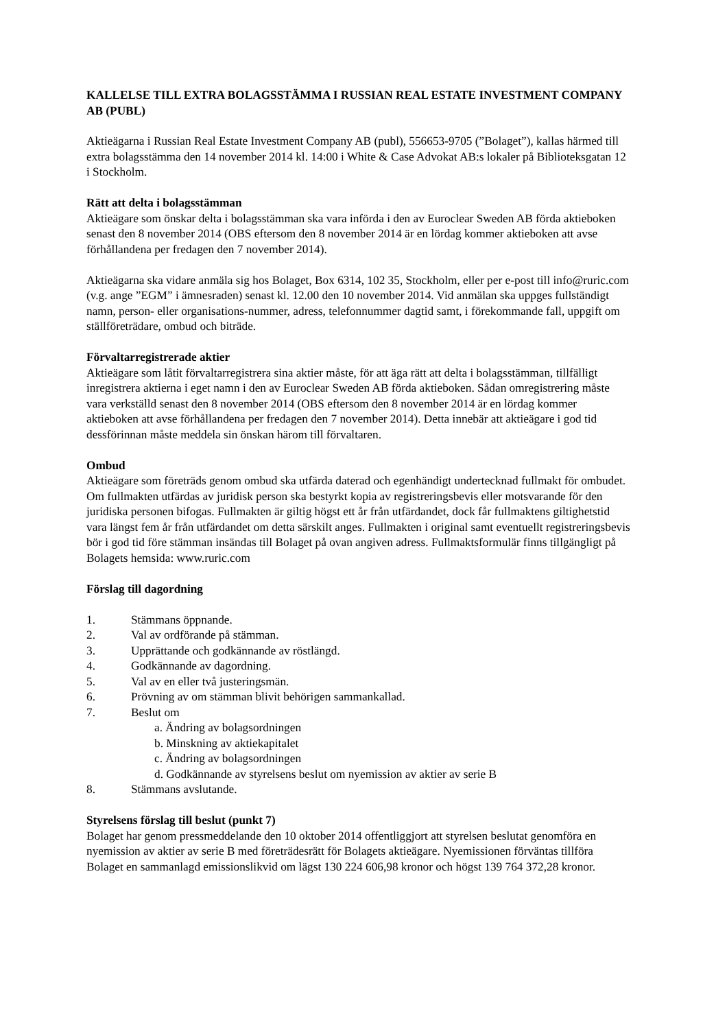KALLELSE TILL EXTRA BOLAGSSTÄMMA I RUSSIAN REAL ESTATE INVESTMENT COMPANY AB (PUBL)
Aktieägarna i Russian Real Estate Investment Company AB (publ), 556653-9705 (”Bolaget”), kallas härmed till extra bolagsstämma den 14 november 2014 kl. 14:00 i White & Case Advokat AB:s lokaler på Biblioteksgatan 12 i Stockholm.
Rätt att delta i bolagsstämman
Aktieägare som önskar delta i bolagsstämman ska vara införda i den av Euroclear Sweden AB förda aktieboken senast den 8 november 2014 (OBS eftersom den 8 november 2014 är en lördag kommer aktieboken att avse förhållandena per fredagen den 7 november 2014).
Aktieägarna ska vidare anmäla sig hos Bolaget, Box 6314, 102 35, Stockholm, eller per e-post till info@ruric.com (v.g. ange ”EGM” i ämnesraden) senast kl. 12.00 den 10 november 2014. Vid anmälan ska uppges fullständigt namn, person- eller organisations-nummer, adress, telefonnummer dagtid samt, i förekommande fall, uppgift om ställföreträdare, ombud och biträde.
Förvaltarregistrerade aktier
Aktieägare som låtit förvaltarregistrera sina aktier måste, för att äga rätt att delta i bolagsstämman, tillfälligt inregistrera aktierna i eget namn i den av Euroclear Sweden AB förda aktieboken. Sådan omregistrering måste vara verkställd senast den 8 november 2014 (OBS eftersom den 8 november 2014 är en lördag kommer aktieboken att avse förhållandena per fredagen den 7 november 2014). Detta innebär att aktieägare i god tid dessförinnan måste meddela sin önskan härom till förvaltaren.
Ombud
Aktieägare som företräds genom ombud ska utfärda daterad och egenhändigt undertecknad fullmakt för ombudet. Om fullmakten utfärdas av juridisk person ska bestyrkt kopia av registreringsbevis eller motsvarande för den juridiska personen bifogas. Fullmakten är giltig högst ett år från utfärdandet, dock får fullmaktens giltighetstid vara längst fem år från utfärdandet om detta särskilt anges. Fullmakten i original samt eventuellt registreringsbevis bör i god tid före stämman insändas till Bolaget på ovan angiven adress. Fullmaktsformulär finns tillgängligt på Bolagets hemsida: www.ruric.com
Förslag till dagordning
1. Stämmans öppnande.
2. Val av ordförande på stämman.
3. Upprättande och godkännande av röstlängd.
4. Godkännande av dagordning.
5. Val av en eller två justeringsmän.
6. Prövning av om stämman blivit behörigen sammankallad.
7. Beslut om
a. Ändring av bolagsordningen
b. Minskning av aktiekapitalet
c. Ändring av bolagsordningen
d. Godkännande av styrelsens beslut om nyemission av aktier av serie B
8. Stämmans avslutande.
Styrelsens förslag till beslut (punkt 7)
Bolaget har genom pressmeddelande den 10 oktober 2014 offentliggjort att styrelsen beslutat genomföra en nyemission av aktier av serie B med företrädesrätt för Bolagets aktieägare. Nyemissionen förväntas tillföra Bolaget en sammanlagd emissionslikvid om lägst 130 224 606,98 kronor och högst 139 764 372,28 kronor.